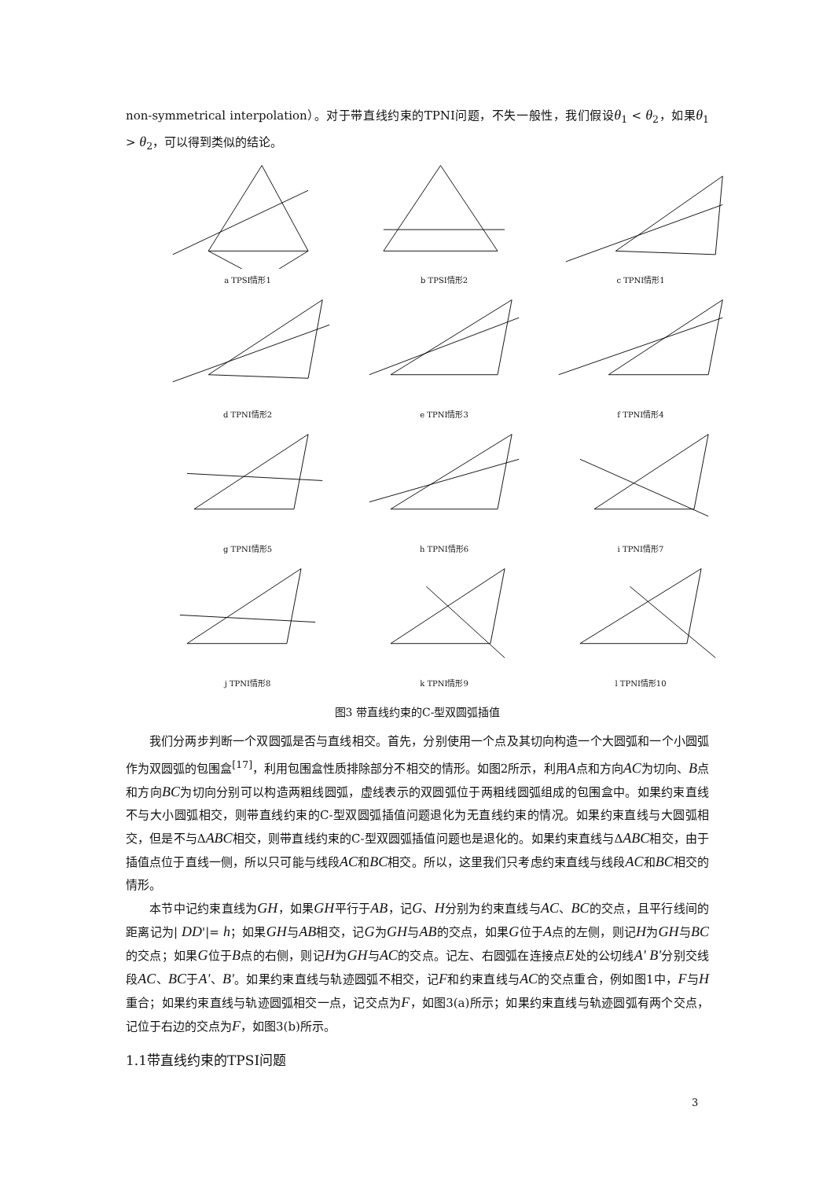non-symmetrical interpolation）。对于带直线约束的TPNI问题，不失一般性，我们假设θ<sub>1</sub> < θ<sub>2</sub>，如果θ<sub>1</sub> > θ<sub>2</sub>，可以得到类似的结论。
a TPSI情形1
b TPSI情形2
c TPNI情形1
d TPNI情形2
e TPNI情形3
f TPNI情形4
g TPNI情形5
h TPNI情形6
i TPNI情形7
j TPNI情形8
k TPNI情形9
l TPNI情形10
图3 带直线约束的C-型双圆弧插值
我们分两步判断一个双圆弧是否与直线相交。首先，分别使用一个点及其切向构造一个大圆弧和一个小圆弧作为双圆弧的包围盒<sup>[17]</sup>，利用包围盒性质排除部分不相交的情形。如图2所示，利用A点和方向AC为切向、B点和方向BC为切向分别可以构造两粗线圆弧，虚线表示的双圆弧位于两粗线圆弧组成的包围盒中。如果约束直线不与大小圆弧相交，则带直线约束的C-型双圆弧插值问题退化为无直线约束的情况。如果约束直线与大圆弧相交，但是不与ΔABC相交，则带直线约束的C-型双圆弧插值问题也是退化的。如果约束直线与ΔABC相交，由于插值点位于直线一侧，所以只可能与线段AC和BC相交。所以，这里我们只考虑约束直线与线段AC和BC相交的情形。
本节中记约束直线为GH，如果GH平行于AB，记G、H分别为约束直线与AC、BC的交点，且平行线间的距离记为| DD'|= h；如果GH与AB相交，记G为GH与AB的交点，如果G位于A点的左侧，则记H为GH与BC的交点；如果G位于B点的右侧，则记H为GH与AC的交点。记左、右圆弧在连接点E处的公切线A' B'分别交线段AC、BC于A'、B'。如果约束直线与轨迹圆弧不相交，记F和约束直线与AC的交点重合，例如图1中，F与H重合；如果约束直线与轨迹圆弧相交一点，记交点为F，如图3(a)所示；如果约束直线与轨迹圆弧有两个交点，记位于右边的交点为F，如图3(b)所示。
1.1带直线约束的TPSI问题
3